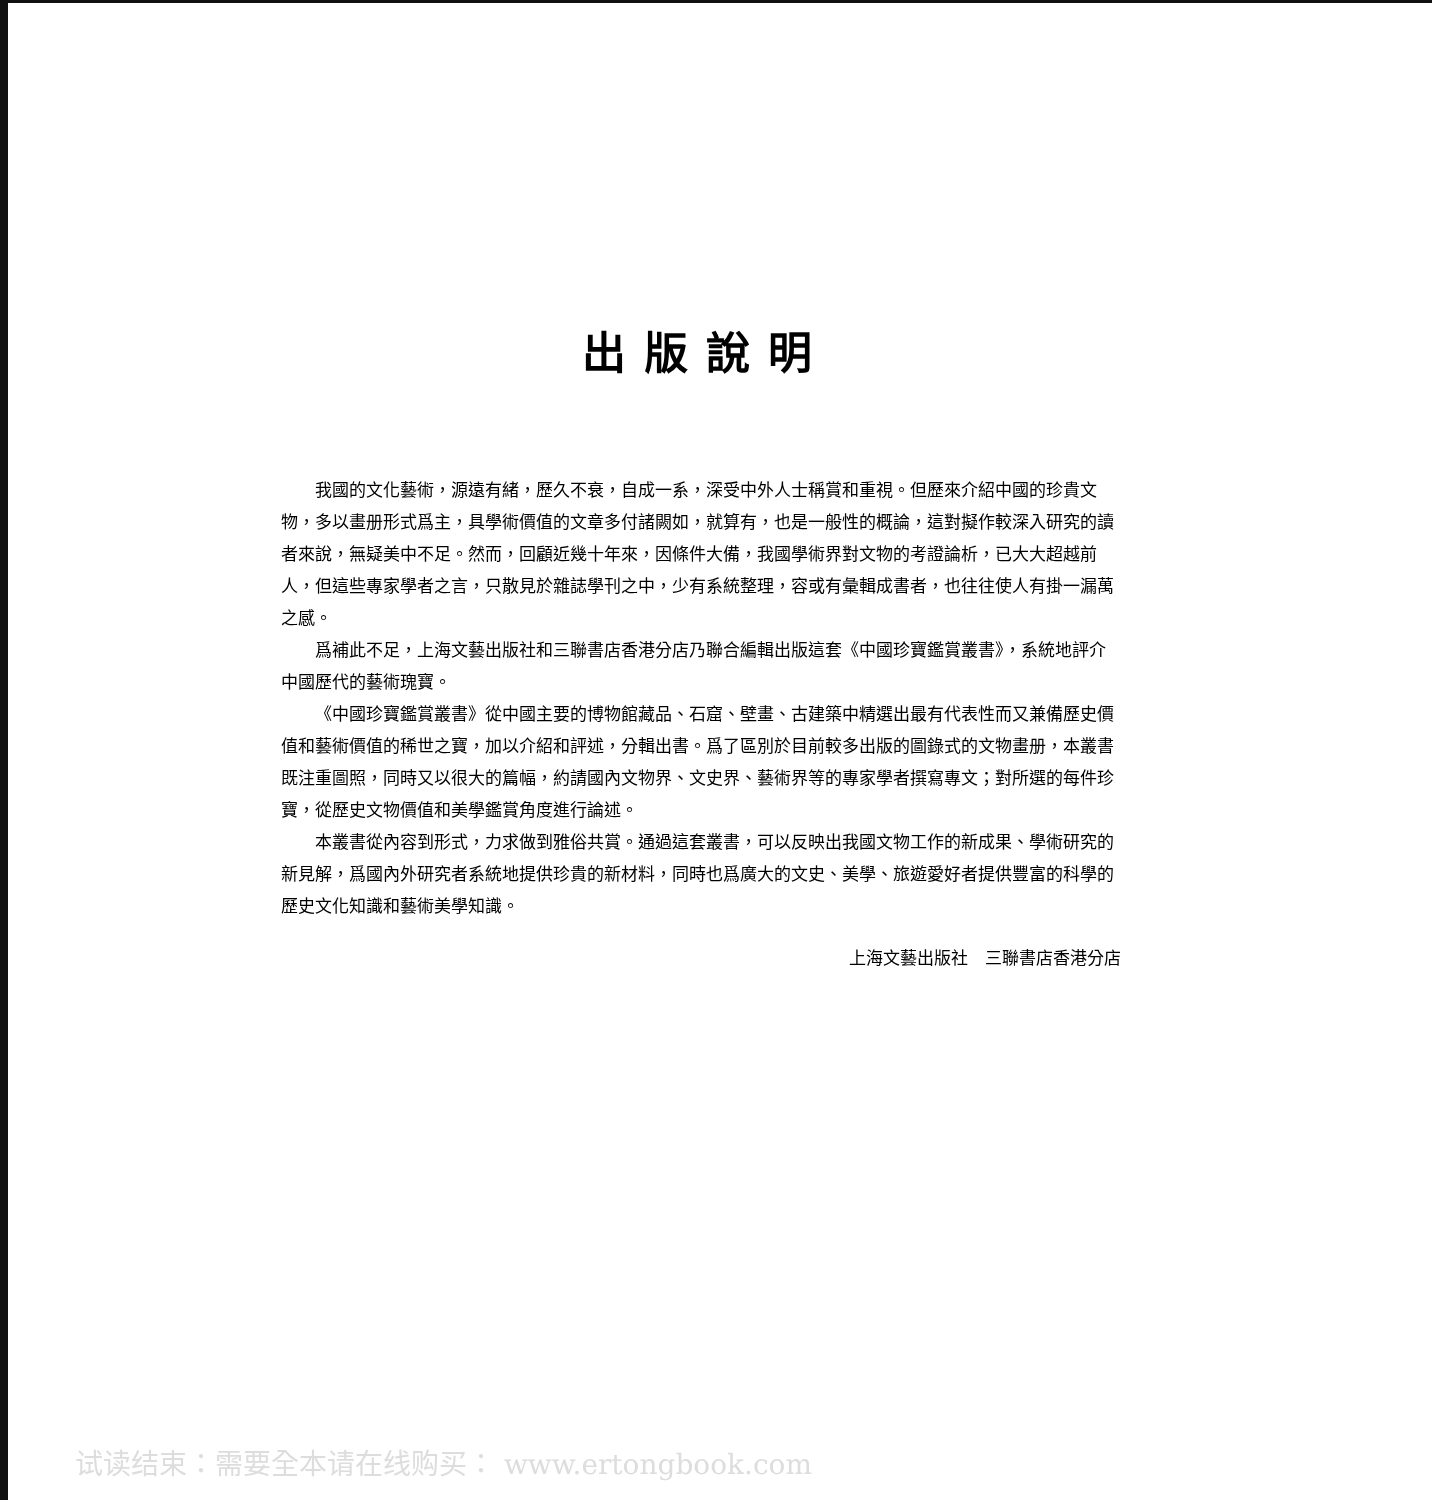出版說明
我國的文化藝術，源遠有緒，歷久不衰，自成一系，深受中外人士稱賞和重視。但歷來介紹中國的珍貴文物，多以畫册形式爲主，具學術價值的文章多付諸闕如，就算有，也是一般性的概論，這對擬作較深入研究的讀者來說，無疑美中不足。然而，回顧近幾十年來，因條件大備，我國學術界對文物的考證論析，已大大超越前人，但這些專家學者之言，只散見於雜誌學刊之中，少有系統整理，容或有彙輯成書者，也往往使人有掛一漏萬之感。
爲補此不足，上海文藝出版社和三聯書店香港分店乃聯合編輯出版這套《中國珍寶鑑賞叢書》，系統地評介中國歷代的藝術瑰寶。
《中國珍寶鑑賞叢書》從中國主要的博物館藏品、石窟、壁畫、古建築中精選出最有代表性而又兼備歷史價值和藝術價值的稀世之寶，加以介紹和評述，分輯出書。爲了區別於目前較多出版的圖錄式的文物畫册，本叢書既注重圖照，同時又以很大的篇幅，約請國內文物界、文史界、藝術界等的專家學者撰寫專文；對所選的每件珍寶，從歷史文物價值和美學鑑賞角度進行論述。
本叢書從內容到形式，力求做到雅俗共賞。通過這套叢書，可以反映出我國文物工作的新成果、學術研究的新見解，爲國內外研究者系統地提供珍貴的新材料，同時也爲廣大的文史、美學、旅遊愛好者提供豐富的科學的歷史文化知識和藝術美學知識。
上海文藝出版社　三聯書店香港分店
试读结束：需要全本请在线购买： www.ertongbook.com